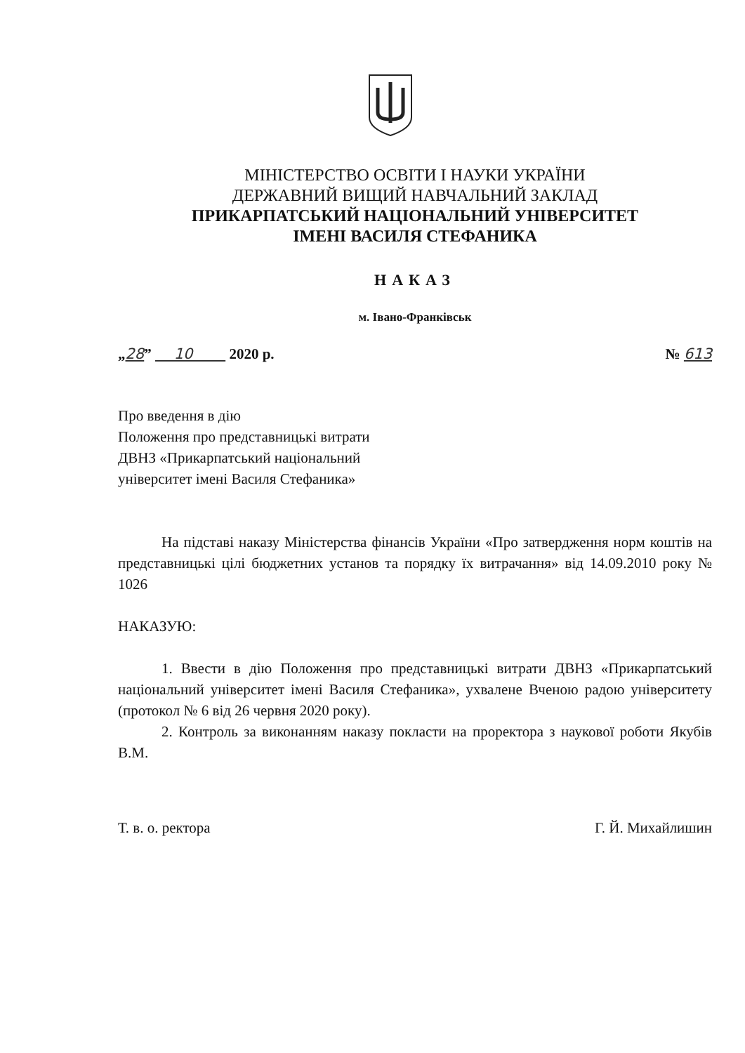МІНІСТЕРСТВО ОСВІТИ І НАУКИ УКРАЇНИ
ДЕРЖАВНИЙ ВИЩИЙ НАВЧАЛЬНИЙ ЗАКЛАД
ПРИКАРПАТСЬКИЙ НАЦІОНАЛЬНИЙ УНІВЕРСИТЕТ
ІМЕНІ ВАСИЛЯ СТЕФАНИКА
НАКАЗ
м. Івано-Франківськ
„28” 10 2020 р. № 613
Про введення в дію
Положення про представницькі витрати
ДВНЗ «Прикарпатський національний
університет імені Василя Стефаника»
На підставі наказу Міністерства фінансів України «Про затвердження норм коштів на представницькі цілі бюджетних установ та порядку їх витрачання» від 14.09.2010 року № 1026
НАКАЗУЮ:
1. Ввести в дію Положення про представницькі витрати ДВНЗ «Прикарпатський національний університет імені Василя Стефаника», ухвалене Вченою радою університету (протокол № 6 від 26 червня 2020 року).
2. Контроль за виконанням наказу покласти на проректора з наукової роботи Якубів В.М.
Т. в. о. ректора Г. Й. Михайлишин